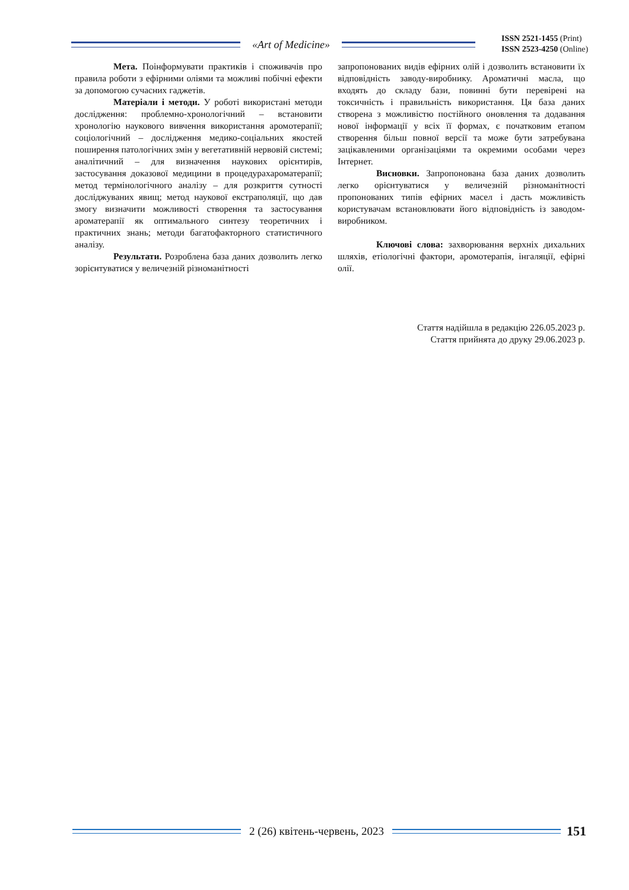«Art of Medicine»
ISSN 2521-1455 (Print)
ISSN 2523-4250 (Online)
Мета. Поінформувати практиків і споживачів про правила роботи з ефірними оліями та можливі побічні ефекти за допомогою сучасних гаджетів.
Матеріали і методи. У роботі використані методи дослідження: проблемно-хронологічний – встановити хронологію наукового вивчення використання аромотерапії; соціологічний – дослідження медико-соціальних якостей поширення патологічних змін у вегетативній нервовій системі; аналітичний – для визначення наукових орієнтирів, застосування доказової медицини в процедурахароматерапії; метод термінологічного аналізу – для розкриття сутності досліджуваних явищ; метод наукової екстраполяції, що дав змогу визначити можливості створення та застосування ароматерапії як оптимального синтезу теоретичних і практичних знань; методи багатофакторного статистичного аналізу.
Результати. Розроблена база даних дозволить легко зорієнтуватися у величезній різноманітності
запропонованих видів ефірних олій і дозволить встановити їх відповідність заводу-виробнику. Ароматичні масла, що входять до складу бази, повинні бути перевірені на токсичність і правильність використання. Ця база даних створена з можливістю постійного оновлення та додавання нової інформації у всіх її формах, є початковим етапом створення більш повної версії та може бути затребувана зацікавленими організаціями та окремими особами через Інтернет.
Висновки. Запропонована база даних дозволить легко орієнтуватися у величезній різноманітності пропонованих типів ефірних масел і дасть можливість користувачам встановлювати його відповідність із заводом-виробником.
Ключові слова: захворювання верхніх дихальних шляхів, етіологічні фактори, аромотерапія, інгаляції, ефірні олії.
Стаття надійшла в редакцію 226.05.2023 р.
Стаття прийнята до друку 29.06.2023 р.
2 (26) квітень-червень, 2023
151